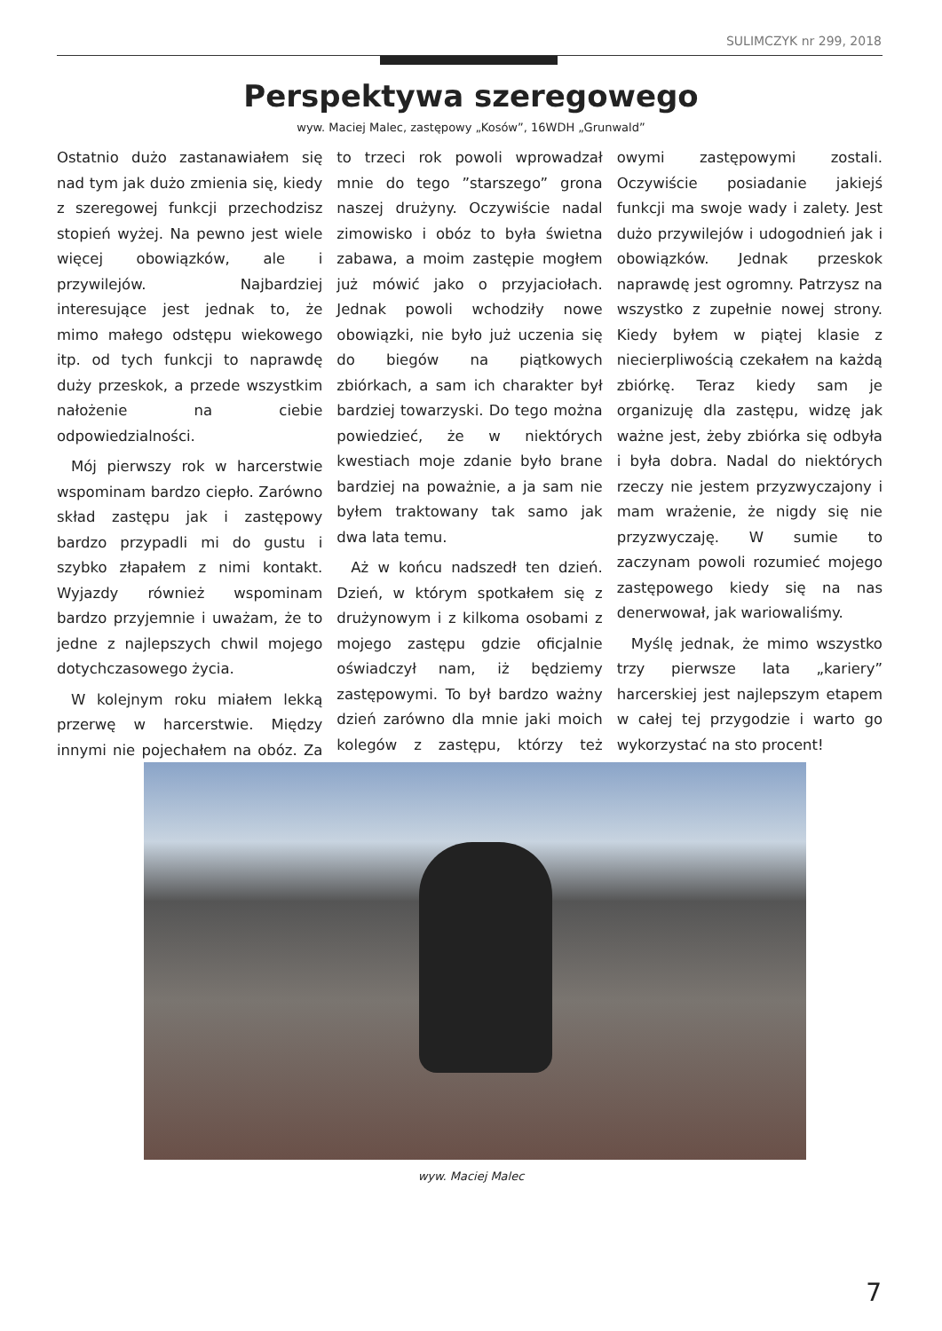SULIMCZYK nr 299, 2018
Perspektywa szeregowego
wyw. Maciej Malec, zastępowy „Kosów”, 16WDH „Grunwald”
Ostatnio dużo zastanawiałem się nad tym jak dużo zmienia się, kiedy z szeregowej funkcji przechodzisz stopień wyżej. Na pewno jest wiele więcej obowiązków, ale i przywilejów. Najbardziej interesujące jest jednak to, że mimo małego odstępu wiekowego itp. od tych funkcji to naprawdę duży przeskok, a przede wszystkim nałożenie na ciebie odpowiedzialności.
Mój pierwszy rok w harcerstwie wspominam bardzo ciepło. Zarówno skład zastępu jak i zastępowy bardzo przypadli mi do gustu i szybko złapałem z nimi kontakt. Wyjazdy również wspominam bardzo przyjemnie i uważam, że to jedne z najlepszych chwil mojego dotychczasowego życia.
W kolejnym roku miałem lekką przerwę w harcerstwie. Między innymi nie pojechałem na obóz. Za to trzeci rok powoli wprowadzał mnie do tego ”starszego” grona naszej drużyny. Oczywiście nadal zimowisko i obóz to była świetna zabawa, a moim zastępie mogłem już mówić jako o przyjaciołach. Jednak powoli wchodziły nowe obowiązki, nie było już uczenia się do biegów na piątkowych zbiórkach, a sam ich charakter był bardziej towarzyski. Do tego można powiedzieć, że w niektórych kwestiach moje zdanie było brane bardziej na poważnie, a ja sam nie byłem traktowany tak samo jak dwa lata temu.
Aż w końcu nadszedł ten dzień. Dzień, w którym spotkałem się z drużynowym i z kilkoma osobami z mojego zastępu gdzie oficjalnie oświadczył nam, iż będziemy zastępowymi. To był bardzo ważny dzień zarówno dla mnie jaki moich kolegów z zastępu, którzy też owymi zastępowymi zostali. Oczywiście posiadanie jakiejś funkcji ma swoje wady i zalety. Jest dużo przywilejów i udogodnień jak i obowiązków. Jednak przeskok naprawdę jest ogromny. Patrzysz na wszystko z zupełnie nowej strony. Kiedy byłem w piątej klasie z niecierpliwością czekałem na każdą zbiórkę. Teraz kiedy sam je organizuję dla zastępu, widzę jak ważne jest, żeby zbiórka się odbyła i była dobra. Nadal do niektórych rzeczy nie jestem przyzwyczajony i mam wrażenie, że nigdy się nie przyzwyczaję. W sumie to zaczynam powoli rozumieć mojego zastępowego kiedy się na nas denerwował, jak wariowaliśmy.
Myślę jednak, że mimo wszystko trzy pierwsze lata „kariery” harcerskiej jest najlepszym etapem w całej tej przygodzie i warto go wykorzystać na sto procent!
wyw. Maciej Malec
7